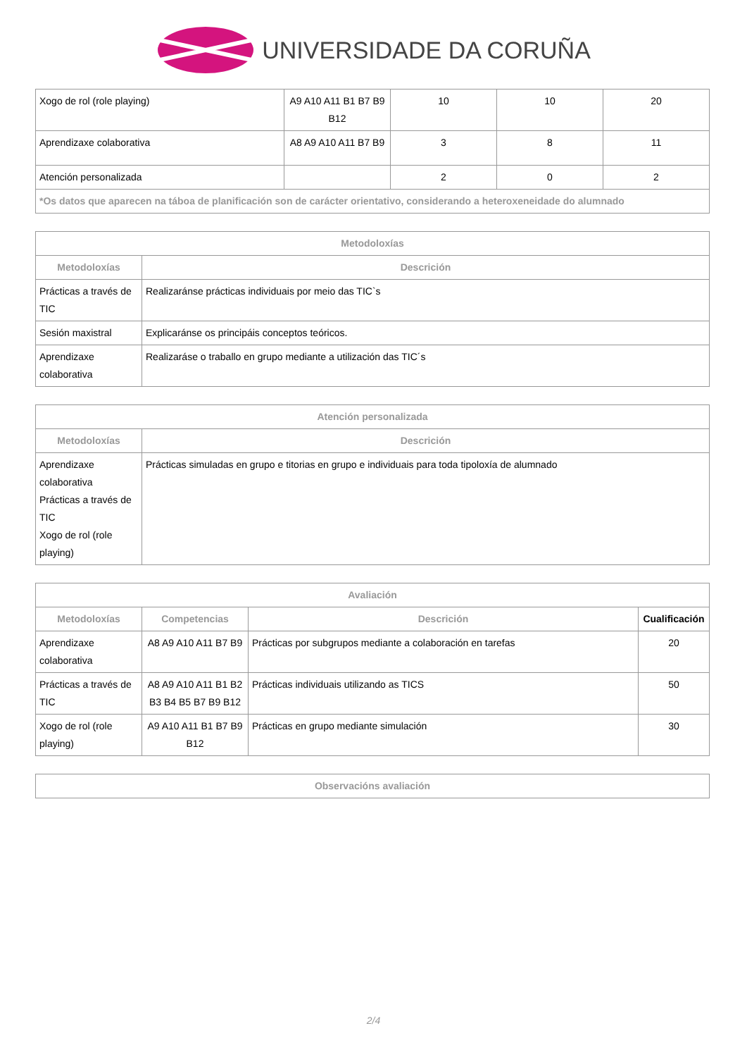UNIVERSIDADE DA CORUÑA
| Xogo de rol (role playing) | A9 A10 A11 B1 B7 B9 B12 | 10 | 10 | 20 |
| Aprendizaxe colaborativa | A8 A9 A10 A11 B7 B9 | 3 | 8 | 11 |
| Atención personalizada | | 2 | 0 | 2 |
| *Os datos que aparecen na táboa de planificación son de carácter orientativo, considerando a heteroxeneidade do alumnado | | | | |
| Metodoloxías | |
| --- | --- |
| Metodoloxías | Descrición |
| Prácticas a través de TIC | Realizaránse prácticas individuais por meio das TIC`s |
| Sesión maxistral | Explicaránse os principáis conceptos teóricos. |
| Aprendizaxe colaborativa | Realizaráse o traballo en grupo mediante a utilización das TIC´s |
| Atención personalizada | |
| --- | --- |
| Metodoloxías | Descrición |
| Aprendizaxe colaborativa Prácticas a través de TIC Xogo de rol (role playing) | Prácticas simuladas en grupo e titorias en grupo e individuais para toda tipoloxía de alumnado |
| Avaliación | | | |
| --- | --- | --- | --- |
| Metodoloxías | Competencias | Descrición | Cualificación |
| Aprendizaxe colaborativa | A8 A9 A10 A11 B7 B9 | Prácticas por subgrupos mediante a colaboración en tarefas | 20 |
| Prácticas a través de TIC | A8 A9 A10 A11 B1 B2 B3 B4 B5 B7 B9 B12 | Prácticas individuais utilizando as TICS | 50 |
| Xogo de rol (role playing) | A9 A10 A11 B1 B7 B9 B12 | Prácticas en grupo mediante simulación | 30 |
| Observacións avaliación |
| --- |
2/4